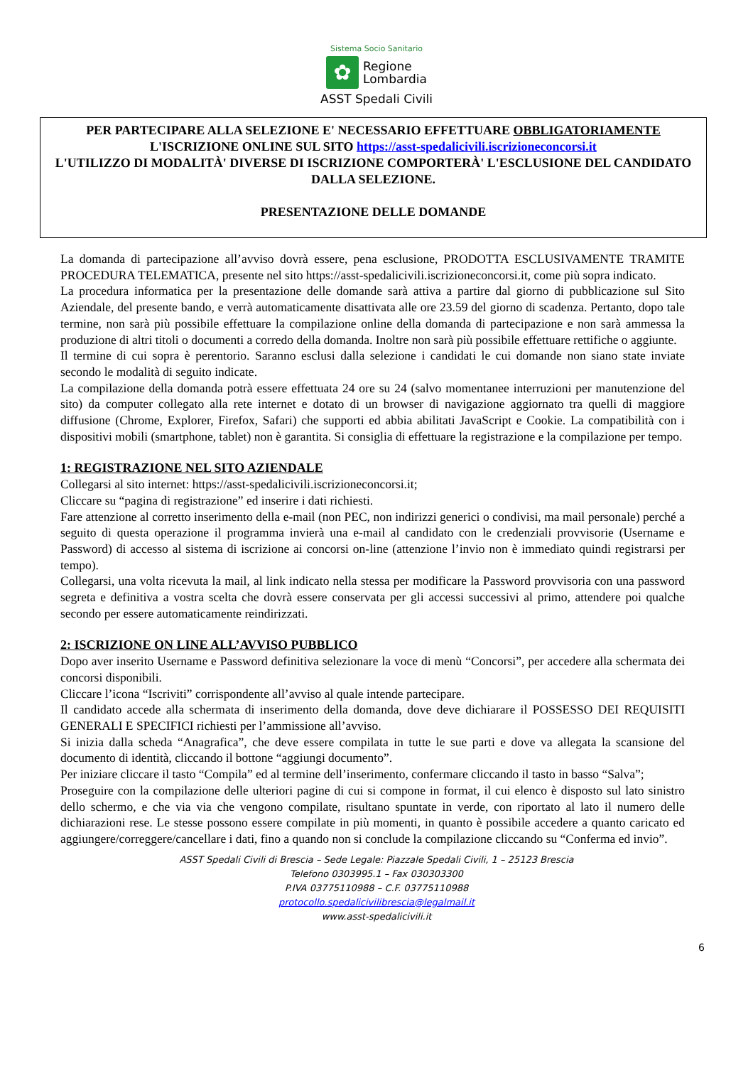Sistema Socio Sanitario
✿
Regione
Lombardia
ASST Spedali Civili
PER PARTECIPARE ALLA SELEZIONE E' NECESSARIO EFFETTUARE OBBLIGATORIAMENTE
L'ISCRIZIONE ONLINE SUL SITO https://asst-spedalicivili.iscrizioneconcorsi.it
L'UTILIZZO DI MODALITÀ' DIVERSE DI ISCRIZIONE COMPORTERÀ' L'ESCLUSIONE DEL CANDIDATO DALLA SELEZIONE.
PRESENTAZIONE DELLE DOMANDE
La domanda di partecipazione all’avviso dovrà essere, pena esclusione, PRODOTTA ESCLUSIVAMENTE TRAMITE PROCEDURA TELEMATICA, presente nel sito https://asst-spedalicivili.iscrizioneconcorsi.it, come più sopra indicato.
La procedura informatica per la presentazione delle domande sarà attiva a partire dal giorno di pubblicazione sul Sito Aziendale, del presente bando, e verrà automaticamente disattivata alle ore 23.59 del giorno di scadenza. Pertanto, dopo tale termine, non sarà più possibile effettuare la compilazione online della domanda di partecipazione e non sarà ammessa la produzione di altri titoli o documenti a corredo della domanda. Inoltre non sarà più possibile effettuare rettifiche o aggiunte.
Il termine di cui sopra è perentorio. Saranno esclusi dalla selezione i candidati le cui domande non siano state inviate secondo le modalità di seguito indicate.
La compilazione della domanda potrà essere effettuata 24 ore su 24 (salvo momentanee interruzioni per manutenzione del sito) da computer collegato alla rete internet e dotato di un browser di navigazione aggiornato tra quelli di maggiore diffusione (Chrome, Explorer, Firefox, Safari) che supporti ed abbia abilitati JavaScript e Cookie. La compatibilità con i dispositivi mobili (smartphone, tablet) non è garantita. Si consiglia di effettuare la registrazione e la compilazione per tempo.
1: REGISTRAZIONE NEL SITO AZIENDALE
Collegarsi al sito internet: https://asst-spedalicivili.iscrizioneconcorsi.it;
Cliccare su “pagina di registrazione” ed inserire i dati richiesti.
Fare attenzione al corretto inserimento della e-mail (non PEC, non indirizzi generici o condivisi, ma mail personale) perché a seguito di questa operazione il programma invierà una e-mail al candidato con le credenziali provvisorie (Username e Password) di accesso al sistema di iscrizione ai concorsi on-line (attenzione l’invio non è immediato quindi registrarsi per tempo).
Collegarsi, una volta ricevuta la mail, al link indicato nella stessa per modificare la Password provvisoria con una password segreta e definitiva a vostra scelta che dovrà essere conservata per gli accessi successivi al primo, attendere poi qualche secondo per essere automaticamente reindirizzati.
2: ISCRIZIONE ON LINE ALL’AVVISO PUBBLICO
Dopo aver inserito Username e Password definitiva selezionare la voce di menù “Concorsi”, per accedere alla schermata dei concorsi disponibili.
Cliccare l’icona “Iscriviti” corrispondente all’avviso al quale intende partecipare.
Il candidato accede alla schermata di inserimento della domanda, dove deve dichiarare il POSSESSO DEI REQUISITI GENERALI E SPECIFICI richiesti per l’ammissione all’avviso.
Si inizia dalla scheda “Anagrafica”, che deve essere compilata in tutte le sue parti e dove va allegata la scansione del documento di identità, cliccando il bottone “aggiungi documento”.
Per iniziare cliccare il tasto “Compila” ed al termine dell’inserimento, confermare cliccando il tasto in basso “Salva”;
Proseguire con la compilazione delle ulteriori pagine di cui si compone in format, il cui elenco è disposto sul lato sinistro dello schermo, e che via via che vengono compilate, risultano spuntate in verde, con riportato al lato il numero delle dichiarazioni rese. Le stesse possono essere compilate in più momenti, in quanto è possibile accedere a quanto caricato ed aggiungere/correggere/cancellare i dati, fino a quando non si conclude la compilazione cliccando su “Conferma ed invio”.
ASST Spedali Civili di Brescia – Sede Legale: Piazzale Spedali Civili, 1 – 25123 Brescia
Telefono 0303995.1 – Fax 030303300
P.IVA 03775110988 – C.F. 03775110988
protocollo.spedalicivilibrescia@legalmail.it
www.asst-spedalicivili.it
6